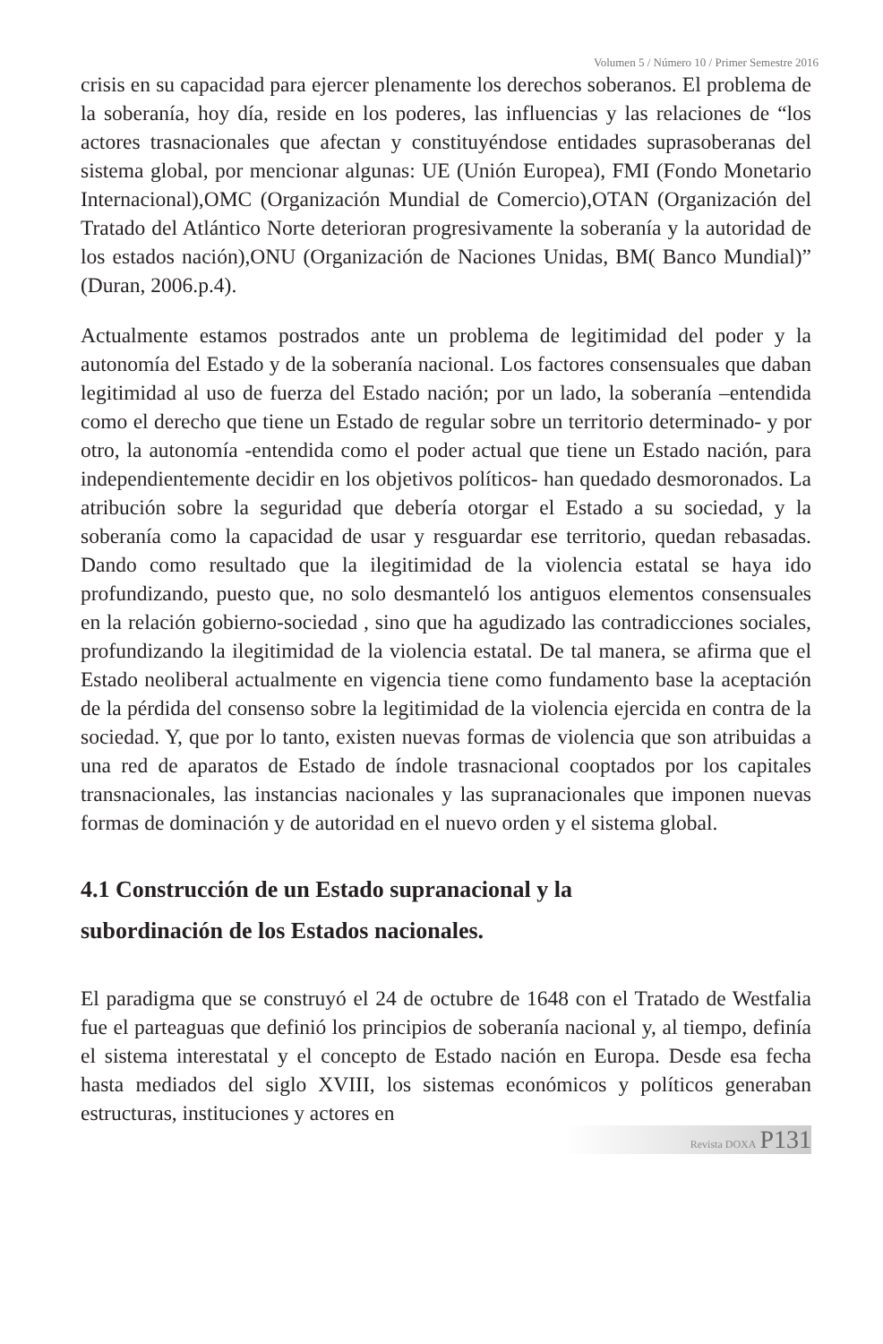Volumen 5 / Número 10 / Primer Semestre 2016
crisis en su capacidad para ejercer plenamente los derechos soberanos. El problema de la soberanía, hoy día, reside en los poderes, las influencias y las relaciones de “los actores trasnacionales que afectan y constituyéndose entidades suprasoberanas del sistema global, por mencionar algunas: UE (Unión Europea), FMI (Fondo Monetario Internacional),OMC (Organización Mundial de Comercio),OTAN (Organización del Tratado del Atlántico Norte deterioran progresivamente la soberanía y la autoridad de los estados nación),ONU (Organización de Naciones Unidas, BM( Banco Mundial)” (Duran, 2006.p.4).
Actualmente estamos postrados ante un problema de legitimidad del poder y la autonomía del Estado y de la soberanía nacional. Los factores consensuales que daban legitimidad al uso de fuerza del Estado nación; por un lado, la soberanía –entendida como el derecho que tiene un Estado de regular sobre un territorio determinado- y por otro, la autonomía -entendida como el poder actual que tiene un Estado nación, para independientemente decidir en los objetivos políticos- han quedado desmoronados. La atribución sobre la seguridad que debería otorgar el Estado a su sociedad, y la soberanía como la capacidad de usar y resguardar ese territorio, quedan rebasadas. Dando como resultado que la ilegitimidad de la violencia estatal se haya ido profundizando, puesto que, no solo desmanteló los antiguos elementos consensuales en la relación gobierno-sociedad , sino que ha agudizado las contradicciones sociales, profundizando la ilegitimidad de la violencia estatal. De tal manera, se afirma que el Estado neoliberal actualmente en vigencia tiene como fundamento base la aceptación de la pérdida del consenso sobre la legitimidad de la violencia ejercida en contra de la sociedad. Y, que por lo tanto, existen nuevas formas de violencia que son atribuidas a una red de aparatos de Estado de índole trasnacional cooptados por los capitales transnacionales, las instancias nacionales y las supranacionales que imponen nuevas formas de dominación y de autoridad en el nuevo orden y el sistema global.
4.1 Construcción de un Estado supranacional y la
subordinación de los Estados nacionales.
El paradigma que se construyó el 24 de octubre de 1648 con el Tratado de Westfalia fue el parteaguas que definió los principios de soberanía nacional y, al tiempo, definía el sistema interestatal y el concepto de Estado nación en Europa. Desde esa fecha hasta mediados del siglo XVIII, los sistemas económicos y políticos generaban estructuras, instituciones y actores en
Revista DOXA P131